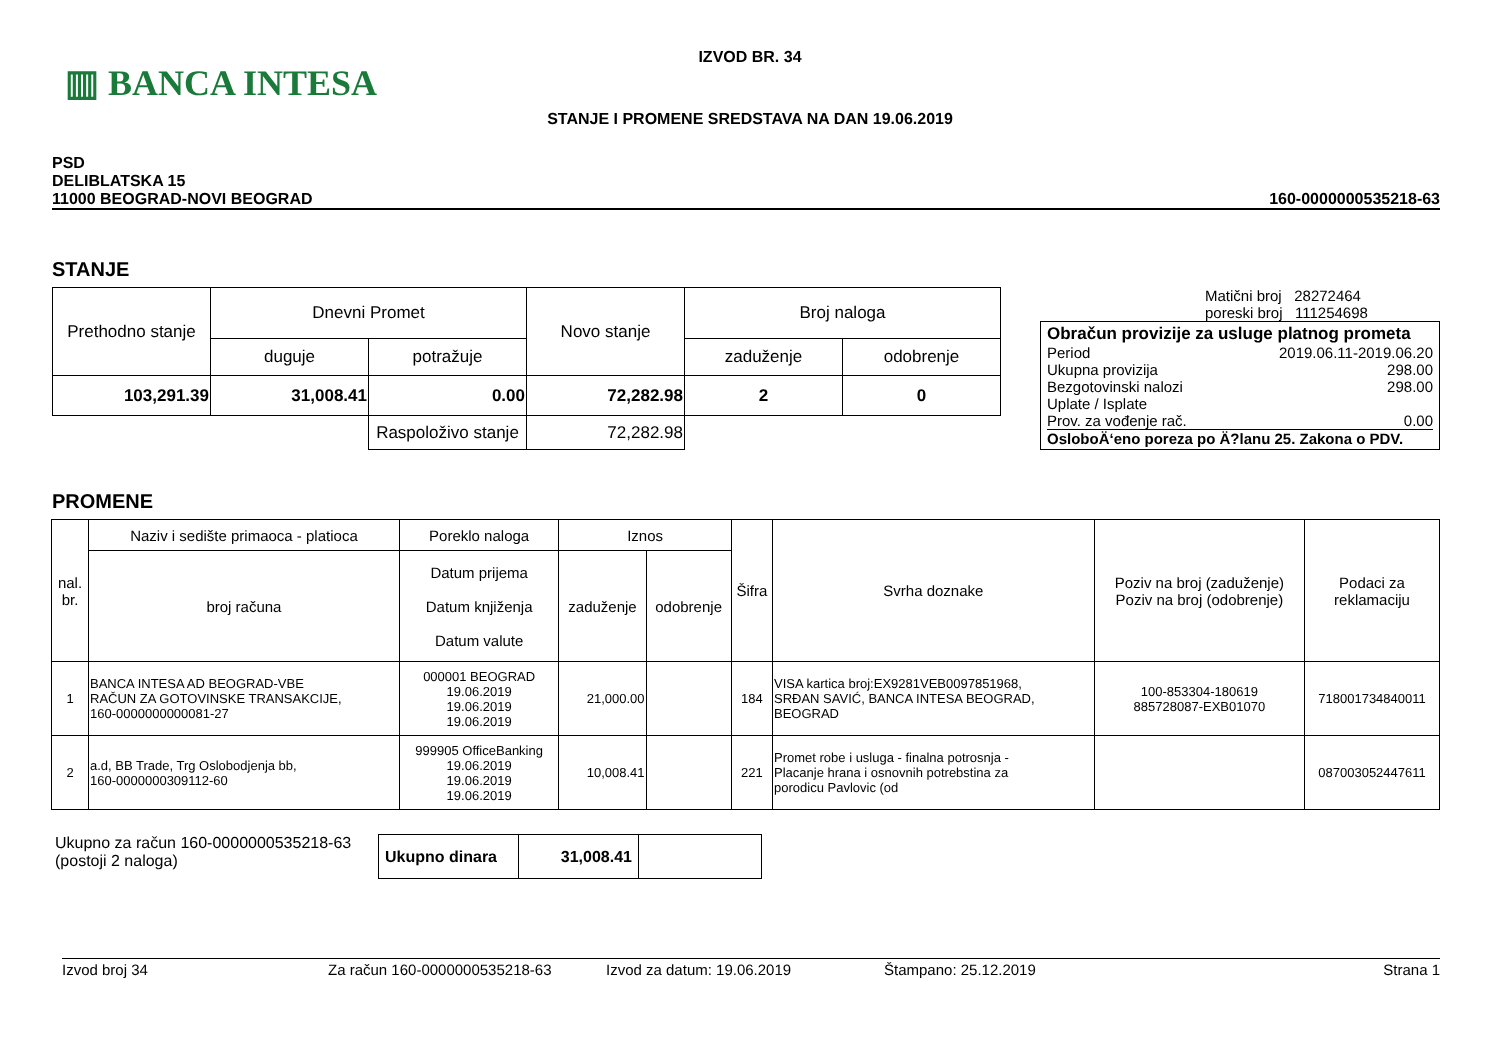▥ BANCA INTESA
IZVOD BR. 34
STANJE I PROMENE SREDSTAVA NA DAN 19.06.2019
PSD
DELIBLATSKA 15
11000 BEOGRAD-NOVI BEOGRAD
160-0000000535218-63
STANJE
| Prethodno stanje | Dnevni Promet | | Novo stanje | Broj naloga | |
| | duguje | potražuje | | zaduženje | odobrenje |
| 103,291.39 | 31,008.41 | 0.00 | 72,282.98 | 2 | 0 |
| | | Raspoloživo stanje | 72,282.98 | | |
Matični broj 28272464
poreski broj 111254698
Obračun provizije za usluge platnog prometa
Period 2019.06.11-2019.06.20
Ukupna provizija 298.00
Bezgotovinski nalozi 298.00
Uplate / Isplate
Prov. za vođenje rač. 0.00
OsloboÄ‘eno poreza po Ä?lanu 25. Zakona o PDV.
PROMENE
| nal. br. | Naziv i sedište primaoca - platioca | Poreklo naloga | Iznos | | Šifra | Svrha doznake | Poziv na broj (zaduženje) Poziv na broj (odobrenje) | Podaci za reklamaciju |
| | broj računa | Datum prijema Datum knjiženja Datum valute | zaduženje | odobrenje | | | | |
| 1 | BANCA INTESA AD BEOGRAD-VBE RAČUN ZA GOTOVINSKE TRANSAKCIJE, 160-0000000000081-27 | 000001 BEOGRAD 19.06.2019 19.06.2019 19.06.2019 | 21,000.00 | | 184 | VISA kartica broj:EX9281VEB0097851968, SRĐAN SAVIĆ, BANCA INTESA BEOGRAD, BEOGRAD | 100-853304-180619 885728087-EXB01070 | 718001734840011 |
| 2 | a.d, BB Trade, Trg Oslobodjenja bb, 160-0000000309112-60 | 999905 OfficeBanking 19.06.2019 19.06.2019 19.06.2019 | 10,008.41 | | 221 | Promet robe i usluga - finalna potrosnja - Placanje hrana i osnovnih potrebstina za porodicu Pavlovic (od | | 087003052447611 |
Ukupno za račun 160-0000000535218-63
(postoji 2 naloga)
| Ukupno dinara | 31,008.41 | |
Izvod broj 34 Za račun 160-0000000535218-63 Izvod za datum: 19.06.2019 Štampano: 25.12.2019 Strana 1